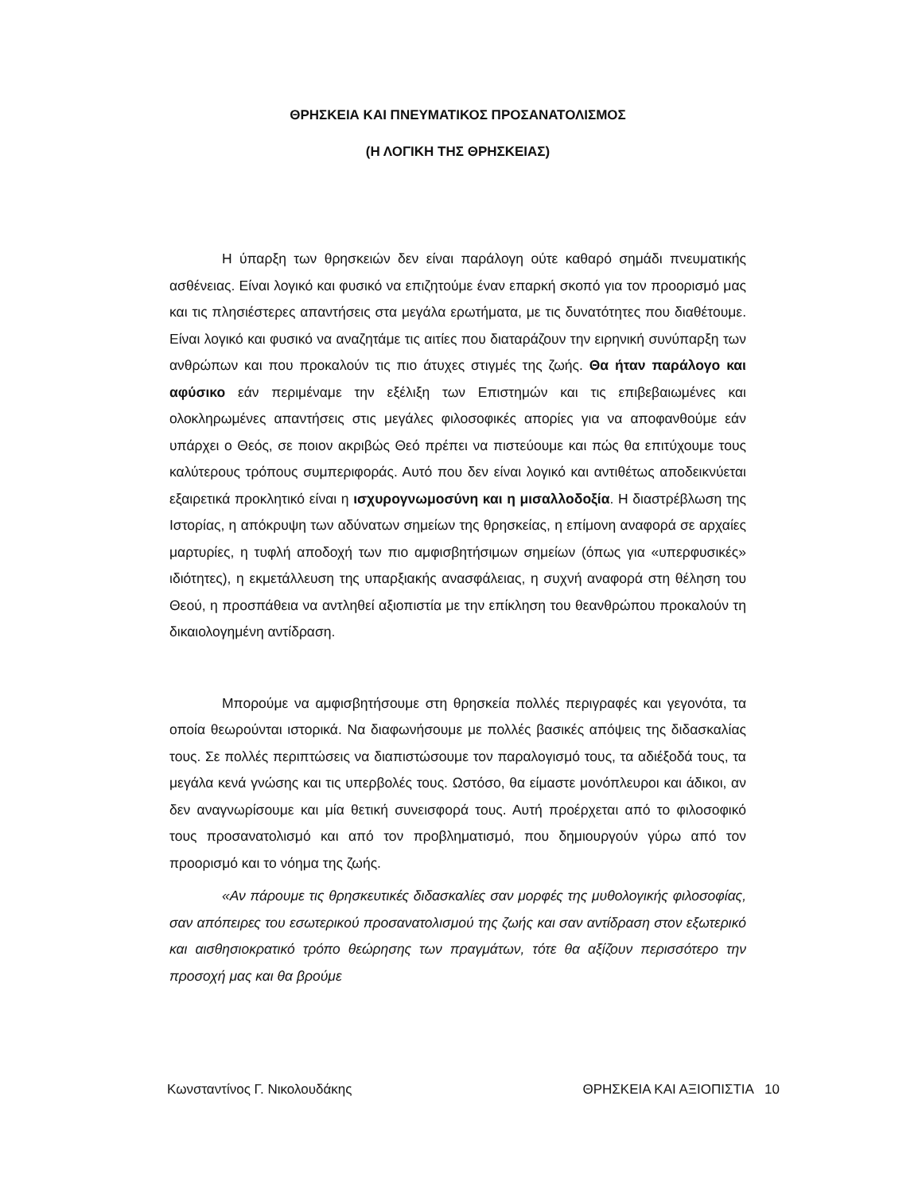ΘΡΗΣΚΕΙΑ ΚΑΙ ΠΝΕΥΜΑΤΙΚΟΣ ΠΡΟΣΑΝΑΤΟΛΙΣΜΟΣ
(Η ΛΟΓΙΚΗ ΤΗΣ ΘΡΗΣΚΕΙΑΣ)
Η ύπαρξη των θρησκειών δεν είναι παράλογη ούτε καθαρό σημάδι πνευματικής ασθένειας. Είναι λογικό και φυσικό να επιζητούμε έναν επαρκή σκοπό για τον προορισμό μας και τις πλησιέστερες απαντήσεις στα μεγάλα ερωτήματα, με τις δυνατότητες που διαθέτουμε. Είναι λογικό και φυσικό να αναζητάμε τις αιτίες που διαταράζουν την ειρηνική συνύπαρξη των ανθρώπων και που προκαλούν τις πιο άτυχες στιγμές της ζωής. Θα ήταν παράλογο και αφύσικο εάν περιμέναμε την εξέλιξη των Επιστημών και τις επιβεβαιωμένες και ολοκληρωμένες απαντήσεις στις μεγάλες φιλοσοφικές απορίες για να αποφανθούμε εάν υπάρχει ο Θεός, σε ποιον ακριβώς Θεό πρέπει να πιστεύουμε και πώς θα επιτύχουμε τους καλύτερους τρόπους συμπεριφοράς. Αυτό που δεν είναι λογικό και αντιθέτως αποδεικνύεται εξαιρετικά προκλητικό είναι η ισχυρογνωμοσύνη και η μισαλλοδοξία. Η διαστρέβλωση της Ιστορίας, η απόκρυψη των αδύνατων σημείων της θρησκείας, η επίμονη αναφορά σε αρχαίες μαρτυρίες, η τυφλή αποδοχή των πιο αμφισβητήσιμων σημείων (όπως για «υπερφυσικές» ιδιότητες), η εκμετάλλευση της υπαρξιακής ανασφάλειας, η συχνή αναφορά στη θέληση του Θεού, η προσπάθεια να αντληθεί αξιοπιστία με την επίκληση του θεανθρώπου προκαλούν τη δικαιολογημένη αντίδραση.
Μπορούμε να αμφισβητήσουμε στη θρησκεία πολλές περιγραφές και γεγονότα, τα οποία θεωρούνται ιστορικά. Να διαφωνήσουμε με πολλές βασικές απόψεις της διδασκαλίας τους. Σε πολλές περιπτώσεις να διαπιστώσουμε τον παραλογισμό τους, τα αδιέξοδά τους, τα μεγάλα κενά γνώσης και τις υπερβολές τους. Ωστόσο, θα είμαστε μονόπλευροι και άδικοι, αν δεν αναγνωρίσουμε και μία θετική συνεισφορά τους. Αυτή προέρχεται από το φιλοσοφικό τους προσανατολισμό και από τον προβληματισμό, που δημιουργούν γύρω από τον προορισμό και το νόημα της ζωής.
«Αν πάρουμε τις θρησκευτικές διδασκαλίες σαν μορφές της μυθολογικής φιλοσοφίας, σαν απόπειρες του εσωτερικού προσανατολισμού της ζωής και σαν αντίδραση στον εξωτερικό και αισθησιοκρατικό τρόπο θεώρησης των πραγμάτων, τότε θα αξίζουν περισσότερο την προσοχή μας και θα βρούμε
Κωνσταντίνος Γ. Νικολουδάκης ΘΡΗΣΚΕΙΑ ΚΑΙ ΑΞΙΟΠΙΣΤΙΑ 10